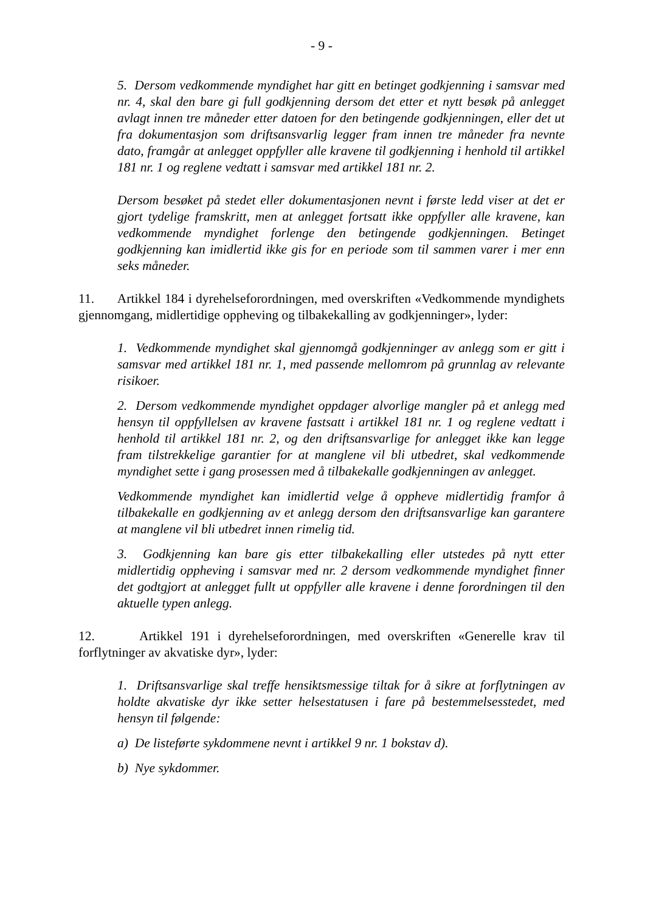- 9 -
5. Dersom vedkommende myndighet har gitt en betinget godkjenning i samsvar med nr. 4, skal den bare gi full godkjenning dersom det etter et nytt besøk på anlegget avlagt innen tre måneder etter datoen for den betingende godkjenningen, eller det ut fra dokumentasjon som driftsansvarlig legger fram innen tre måneder fra nevnte dato, framgår at anlegget oppfyller alle kravene til godkjenning i henhold til artikkel 181 nr. 1 og reglene vedtatt i samsvar med artikkel 181 nr. 2.
Dersom besøket på stedet eller dokumentasjonen nevnt i første ledd viser at det er gjort tydelige framskritt, men at anlegget fortsatt ikke oppfyller alle kravene, kan vedkommende myndighet forlenge den betingende godkjenningen. Betinget godkjenning kan imidlertid ikke gis for en periode som til sammen varer i mer enn seks måneder.
11. Artikkel 184 i dyrehelseforordningen, med overskriften «Vedkommende myndighets gjennomgang, midlertidige oppheving og tilbakekalling av godkjenninger», lyder:
1. Vedkommende myndighet skal gjennomgå godkjenninger av anlegg som er gitt i samsvar med artikkel 181 nr. 1, med passende mellomrom på grunnlag av relevante risikoer.
2. Dersom vedkommende myndighet oppdager alvorlige mangler på et anlegg med hensyn til oppfyllelsen av kravene fastsatt i artikkel 181 nr. 1 og reglene vedtatt i henhold til artikkel 181 nr. 2, og den driftsansvarlige for anlegget ikke kan legge fram tilstrekkelige garantier for at manglene vil bli utbedret, skal vedkommende myndighet sette i gang prosessen med å tilbakekalle godkjenningen av anlegget.
Vedkommende myndighet kan imidlertid velge å oppheve midlertidig framfor å tilbakekalle en godkjenning av et anlegg dersom den driftsansvarlige kan garantere at manglene vil bli utbedret innen rimelig tid.
3. Godkjenning kan bare gis etter tilbakekalling eller utstedes på nytt etter midlertidig oppheving i samsvar med nr. 2 dersom vedkommende myndighet finner det godtgjort at anlegget fullt ut oppfyller alle kravene i denne forordningen til den aktuelle typen anlegg.
12. Artikkel 191 i dyrehelseforordningen, med overskriften «Generelle krav til forflytninger av akvatiske dyr», lyder:
1. Driftsansvarlige skal treffe hensiktsmessige tiltak for å sikre at forflytningen av holdte akvatiske dyr ikke setter helsestatusen i fare på bestemmelsesstedet, med hensyn til følgende:
a) De listeførte sykdommene nevnt i artikkel 9 nr. 1 bokstav d).
b) Nye sykdommer.